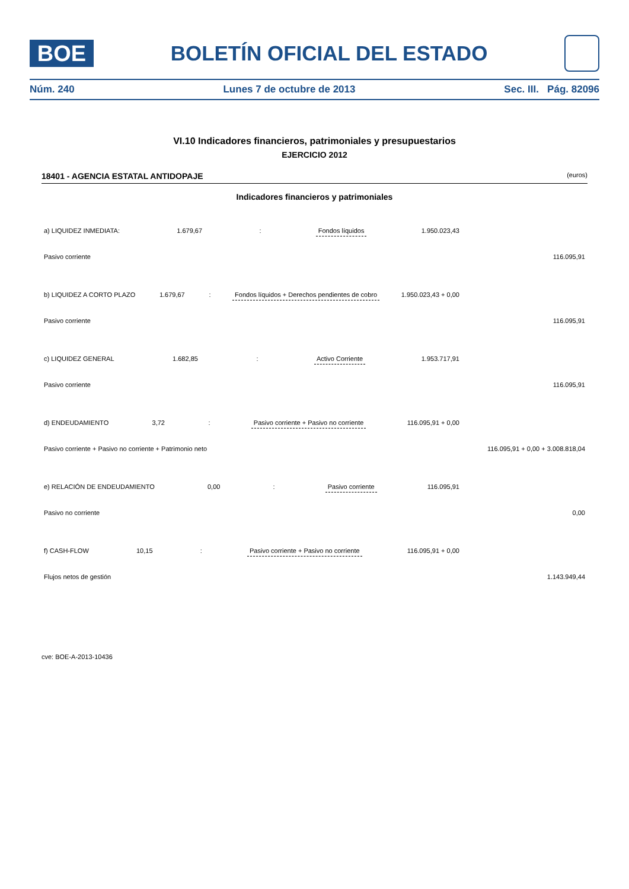BOE
BOLETÍN OFICIAL DEL ESTADO
Núm. 240 Lunes 7 de octubre de 2013 Sec. III. Pág. 82096
VI.10 Indicadores financieros, patrimoniales y presupuestarios
EJERCICIO 2012
18401 - AGENCIA ESTATAL ANTIDOPAJE (euros)
Indicadores financieros y patrimoniales
| a) LIQUIDEZ INMEDIATA: | 1.679,67 | : | Fondos líquidos | 1.950.023,43 |
| | | | Pasivo corriente | 116.095,91 |
| b) LIQUIDEZ A CORTO PLAZO | 1.679,67 | : | Fondos líquidos + Derechos pendientes de cobro | 1.950.023,43 + 0,00 |
| | | | Pasivo corriente | 116.095,91 |
| c) LIQUIDEZ GENERAL | 1.682,85 | : | Activo Corriente | 1.953.717,91 |
| | | | Pasivo corriente | 116.095,91 |
| d) ENDEUDAMIENTO | 3,72 | : | Pasivo corriente + Pasivo no corriente | 116.095,91 + 0,00 |
| | | | Pasivo corriente + Pasivo no corriente + Patrimonio neto | 116.095,91 + 0,00 + 3.008.818,04 |
| e) RELACIÓN DE ENDEUDAMIENTO | 0,00 | : | Pasivo corriente | 116.095,91 |
| | | | Pasivo no corriente | 0,00 |
| f) CASH-FLOW | 10,15 | : | Pasivo corriente + Pasivo no corriente | 116.095,91 + 0,00 |
| | | | Flujos netos de gestión | 1.143.949,44 |
cve: BOE-A-2013-10436